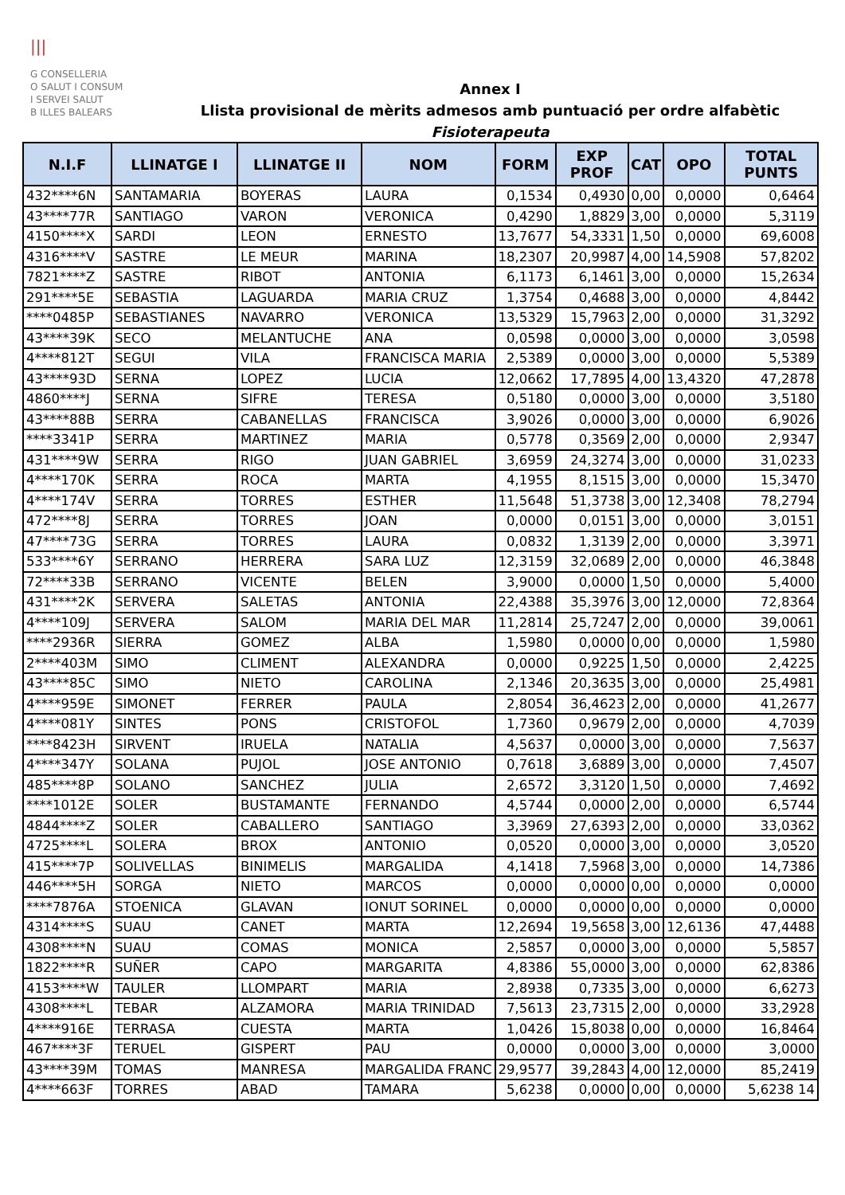|||
G CONSELLERIA
O SALUT I CONSUM
I SERVEI SALUT
B ILLES BALEARS
Annex I
Llista provisional de mèrits admesos amb puntuació per ordre alfabètic
Fisioterapeuta
| N.I.F | LLINATGE I | LLINATGE II | NOM | FORM | EXP PROF | CAT | OPO | TOTAL PUNTS |
| --- | --- | --- | --- | --- | --- | --- | --- | --- |
| 432****6N | SANTAMARIA | BOYERAS | LAURA | 0,1534 | 0,4930 | 0,00 | 0,0000 | 0,6464 |
| 43****77R | SANTIAGO | VARON | VERONICA | 0,4290 | 1,8829 | 3,00 | 0,0000 | 5,3119 |
| 4150****X | SARDI | LEON | ERNESTO | 13,7677 | 54,3331 | 1,50 | 0,0000 | 69,6008 |
| 4316****V | SASTRE | LE MEUR | MARINA | 18,2307 | 20,9987 | 4,00 | 14,5908 | 57,8202 |
| 7821****Z | SASTRE | RIBOT | ANTONIA | 6,1173 | 6,1461 | 3,00 | 0,0000 | 15,2634 |
| 291****5E | SEBASTIA | LAGUARDA | MARIA CRUZ | 1,3754 | 0,4688 | 3,00 | 0,0000 | 4,8442 |
| ****0485P | SEBASTIANES | NAVARRO | VERONICA | 13,5329 | 15,7963 | 2,00 | 0,0000 | 31,3292 |
| 43****39K | SECO | MELANTUCHE | ANA | 0,0598 | 0,0000 | 3,00 | 0,0000 | 3,0598 |
| 4****812T | SEGUI | VILA | FRANCISCA MARIA | 2,5389 | 0,0000 | 3,00 | 0,0000 | 5,5389 |
| 43****93D | SERNA | LOPEZ | LUCIA | 12,0662 | 17,7895 | 4,00 | 13,4320 | 47,2878 |
| 4860****J | SERNA | SIFRE | TERESA | 0,5180 | 0,0000 | 3,00 | 0,0000 | 3,5180 |
| 43****88B | SERRA | CABANELLAS | FRANCISCA | 3,9026 | 0,0000 | 3,00 | 0,0000 | 6,9026 |
| ****3341P | SERRA | MARTINEZ | MARIA | 0,5778 | 0,3569 | 2,00 | 0,0000 | 2,9347 |
| 431****9W | SERRA | RIGO | JUAN GABRIEL | 3,6959 | 24,3274 | 3,00 | 0,0000 | 31,0233 |
| 4****170K | SERRA | ROCA | MARTA | 4,1955 | 8,1515 | 3,00 | 0,0000 | 15,3470 |
| 4****174V | SERRA | TORRES | ESTHER | 11,5648 | 51,3738 | 3,00 | 12,3408 | 78,2794 |
| 472****8J | SERRA | TORRES | JOAN | 0,0000 | 0,0151 | 3,00 | 0,0000 | 3,0151 |
| 47****73G | SERRA | TORRES | LAURA | 0,0832 | 1,3139 | 2,00 | 0,0000 | 3,3971 |
| 533****6Y | SERRANO | HERRERA | SARA LUZ | 12,3159 | 32,0689 | 2,00 | 0,0000 | 46,3848 |
| 72****33B | SERRANO | VICENTE | BELEN | 3,9000 | 0,0000 | 1,50 | 0,0000 | 5,4000 |
| 431****2K | SERVERA | SALETAS | ANTONIA | 22,4388 | 35,3976 | 3,00 | 12,0000 | 72,8364 |
| 4****109J | SERVERA | SALOM | MARIA DEL MAR | 11,2814 | 25,7247 | 2,00 | 0,0000 | 39,0061 |
| ****2936R | SIERRA | GOMEZ | ALBA | 1,5980 | 0,0000 | 0,00 | 0,0000 | 1,5980 |
| 2****403M | SIMO | CLIMENT | ALEXANDRA | 0,0000 | 0,9225 | 1,50 | 0,0000 | 2,4225 |
| 43****85C | SIMO | NIETO | CAROLINA | 2,1346 | 20,3635 | 3,00 | 0,0000 | 25,4981 |
| 4****959E | SIMONET | FERRER | PAULA | 2,8054 | 36,4623 | 2,00 | 0,0000 | 41,2677 |
| 4****081Y | SINTES | PONS | CRISTOFOL | 1,7360 | 0,9679 | 2,00 | 0,0000 | 4,7039 |
| ****8423H | SIRVENT | IRUELA | NATALIA | 4,5637 | 0,0000 | 3,00 | 0,0000 | 7,5637 |
| 4****347Y | SOLANA | PUJOL | JOSE ANTONIO | 0,7618 | 3,6889 | 3,00 | 0,0000 | 7,4507 |
| 485****8P | SOLANO | SANCHEZ | JULIA | 2,6572 | 3,3120 | 1,50 | 0,0000 | 7,4692 |
| ****1012E | SOLER | BUSTAMANTE | FERNANDO | 4,5744 | 0,0000 | 2,00 | 0,0000 | 6,5744 |
| 4844****Z | SOLER | CABALLERO | SANTIAGO | 3,3969 | 27,6393 | 2,00 | 0,0000 | 33,0362 |
| 4725****L | SOLERA | BROX | ANTONIO | 0,0520 | 0,0000 | 3,00 | 0,0000 | 3,0520 |
| 415****7P | SOLIVELLAS | BINIMELIS | MARGALIDA | 4,1418 | 7,5968 | 3,00 | 0,0000 | 14,7386 |
| 446****5H | SORGA | NIETO | MARCOS | 0,0000 | 0,0000 | 0,00 | 0,0000 | 0,0000 |
| ****7876A | STOENICA | GLAVAN | IONUT SORINEL | 0,0000 | 0,0000 | 0,00 | 0,0000 | 0,0000 |
| 4314****S | SUAU | CANET | MARTA | 12,2694 | 19,5658 | 3,00 | 12,6136 | 47,4488 |
| 4308****N | SUAU | COMAS | MONICA | 2,5857 | 0,0000 | 3,00 | 0,0000 | 5,5857 |
| 1822****R | SUÑER | CAPO | MARGARITA | 4,8386 | 55,0000 | 3,00 | 0,0000 | 62,8386 |
| 4153****W | TAULER | LLOMPART | MARIA | 2,8938 | 0,7335 | 3,00 | 0,0000 | 6,6273 |
| 4308****L | TEBAR | ALZAMORA | MARIA TRINIDAD | 7,5613 | 23,7315 | 2,00 | 0,0000 | 33,2928 |
| 4****916E | TERRASA | CUESTA | MARTA | 1,0426 | 15,8038 | 0,00 | 0,0000 | 16,8464 |
| 467****3F | TERUEL | GISPERT | PAU | 0,0000 | 0,0000 | 3,00 | 0,0000 | 3,0000 |
| 43****39M | TOMAS | MANRESA | MARGALIDA FRANC | 29,9577 | 39,2843 | 4,00 | 12,0000 | 85,2419 |
| 4****663F | TORRES | ABAD | TAMARA | 5,6238 | 0,0000 | 0,00 | 0,0000 | 5,6238 14 |